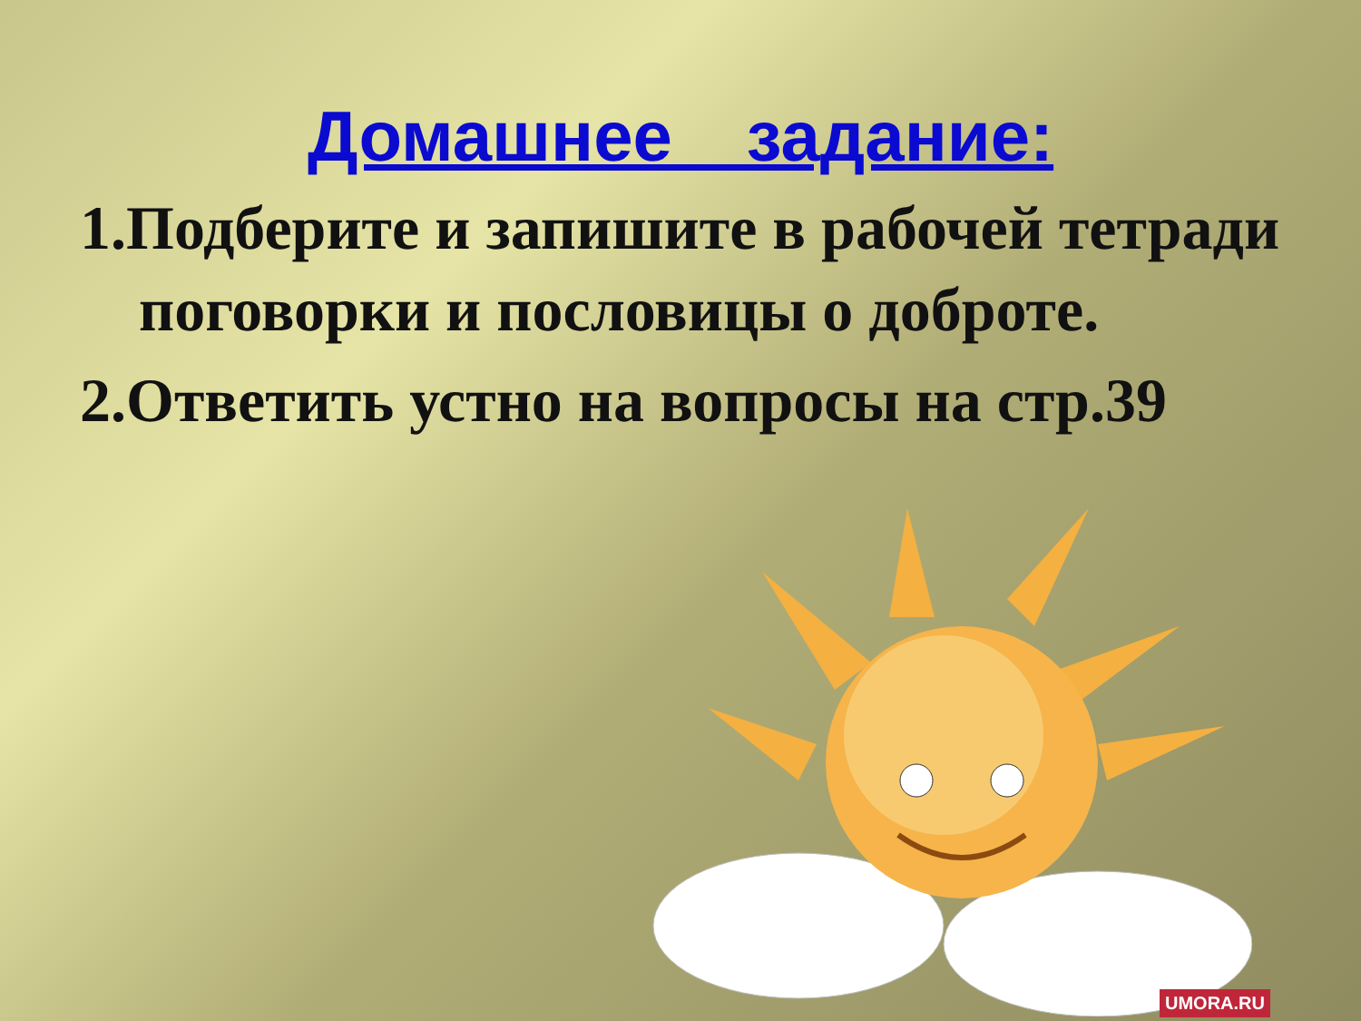Домашнее задание:
1.Подберите и запишите в рабочей тетради поговорки и пословицы о доброте.
2.Ответить устно на вопросы на стр.39
UMORA.RU